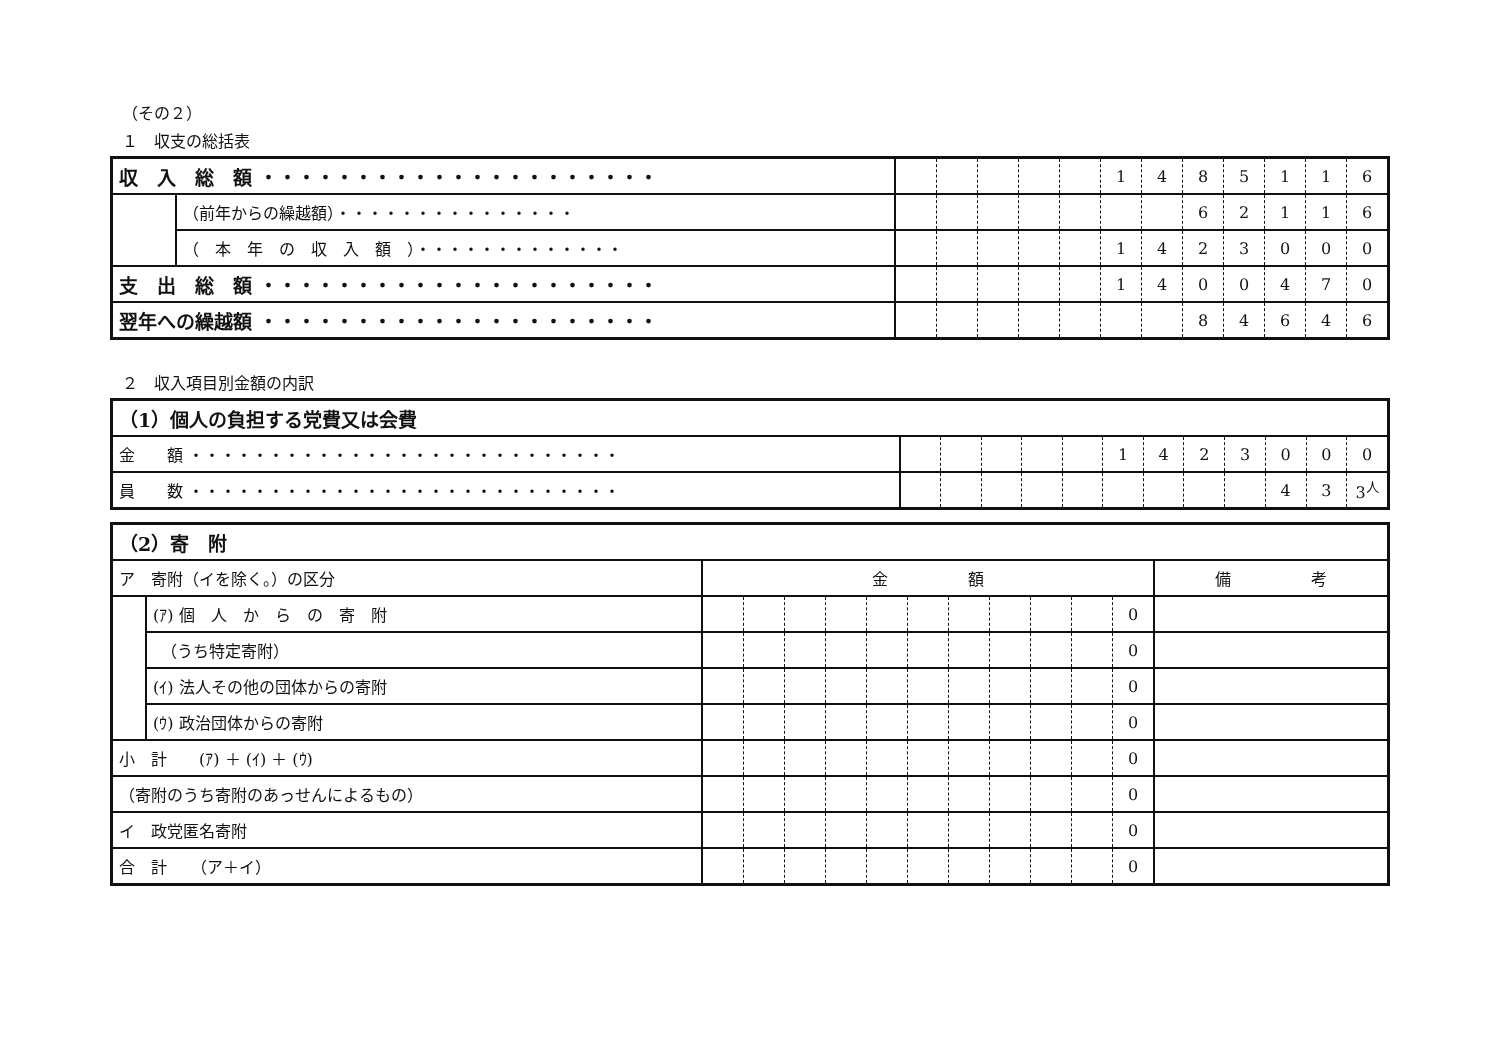（その２）
１　収支の総括表
| 収 入 総 額 ・・・・・・・・・・・・・・・・・・・・・ | | | | | | | 1 | 4 | 8 | 5 | 1 | 1 | 6 |
| | （前年からの繰越額）・・・・・・・・・・・・・・・ | | | | | | | | 6 | 2 | 1 | 1 | 6 |
| | （ 本 年 の 収 入 額 ）・・・・・・・・・・・・・ | | | | | | 1 | 4 | 2 | 3 | 0 | 0 | 0 |
| 支 出 総 額 ・・・・・・・・・・・・・・・・・・・・・ | | | | | | | 1 | 4 | 0 | 0 | 4 | 7 | 0 |
| 翌年への繰越額 ・・・・・・・・・・・・・・・・・・・・・ | | | | | | | | | 8 | 4 | 6 | 4 | 6 |
２　収入項目別金額の内訳
| （1）個人の負担する党費又は会費 | | | | | | | | | | | | |
| 金 額 ・・・・・・・・・・・・・・・・・・・・・・・・・・・ | | | | | | 1 | 4 | 2 | 3 | 0 | 0 | 0 |
| 員 数 ・・・・・・・・・・・・・・・・・・・・・・・・・・・ | | | | | | | | | | 4 | 3 | 3<sup>人</sup> |
| （2）寄 附 | | | | | | | | | | | | | |
| ア 寄附（イを除く。）の区分 | | 金 額 | | | | | | | | | | | 備 考 |
| | (ｱ) 個 人 か ら の 寄 附 | | | | | | | | | | | 0 | |
| | （うち特定寄附） | | | | | | | | | | | 0 | |
| | (ｲ) 法人その他の団体からの寄附 | | | | | | | | | | | 0 | |
| | (ｳ) 政治団体からの寄附 | | | | | | | | | | | 0 | |
| 小 計 (ｱ) ＋ (ｲ) ＋ (ｳ) | | | | | | | | | | | | 0 | |
| （寄附のうち寄附のあっせんによるもの） | | | | | | | | | | | | 0 | |
| イ 政党匿名寄附 | | | | | | | | | | | | 0 | |
| 合 計 （ア＋イ） | | | | | | | | | | | | 0 | |